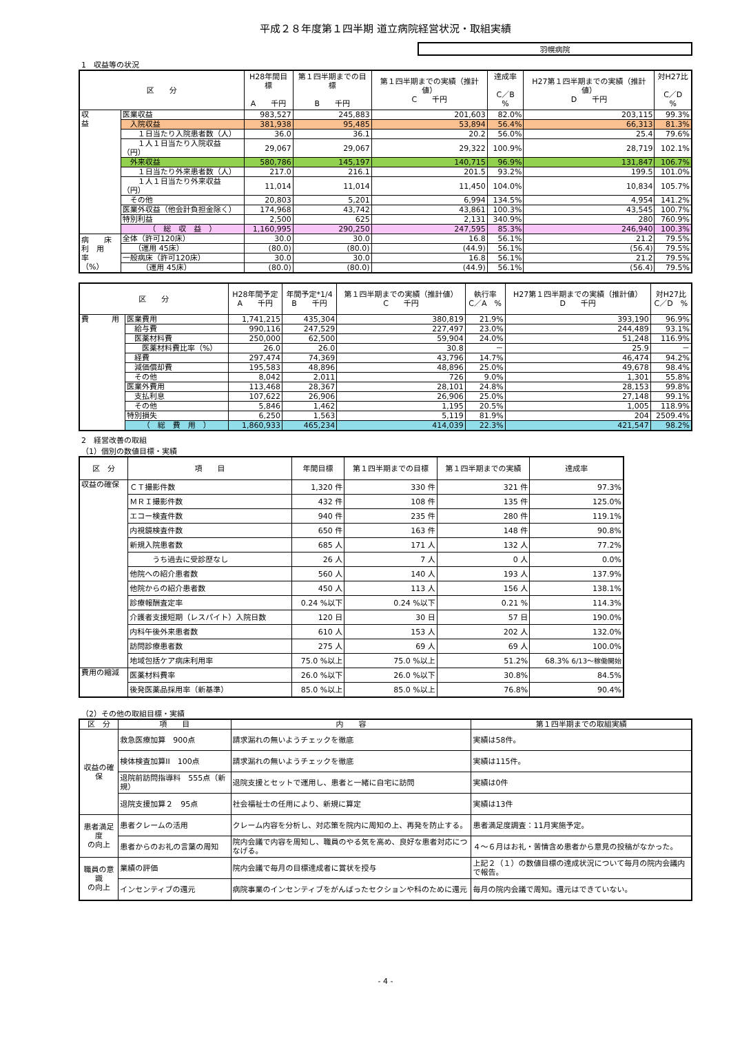平成２８年度第１四半期 道立病院経営状況・取組実績
羽幌病院
1　収益等の状況
| 区 分 | | H28年間目標 A 千円 | 第１四半期までの目標 B 千円 | 第１四半期までの実績（推計値） C 千円 | 達成率 C／B % | H27第１四半期までの実績（推計値） D 千円 | 対H27比 C／D % |
| --- | --- | --- | --- | --- | --- | --- | --- |
| 収 益 | 医業収益 | 983,527 | 245,883 | 201,603 | 82.0% | 203,115 | 99.3% |
| | 入院収益 | 381,938 | 95,485 | 53,894 | 56.4% | 66,313 | 81.3% |
| | １日当たり入院患者数（人） | 36.0 | 36.1 | 20.2 | 56.0% | 25.4 | 79.6% |
| | １人１日当たり入院収益（円） | 29,067 | 29,067 | 29,322 | 100.9% | 28,719 | 102.1% |
| | 外来収益 | 580,786 | 145,197 | 140,715 | 96.9% | 131,847 | 106.7% |
| | １日当たり外来患者数（人） | 217.0 | 216.1 | 201.5 | 93.2% | 199.5 | 101.0% |
| | １人１日当たり外来収益（円） | 11,014 | 11,014 | 11,450 | 104.0% | 10,834 | 105.7% |
| | その他 | 20,803 | 5,201 | 6,994 | 134.5% | 4,954 | 141.2% |
| | 医業外収益（他会計負担金除く） | 174,968 | 43,742 | 43,861 | 100.3% | 43,545 | 100.7% |
| | 特別利益 | 2,500 | 625 | 2,131 | 340.9% | 280 | 760.9% |
| | （ 総 収 益 ） | 1,160,995 | 290,250 | 247,595 | 85.3% | 246,940 | 100.3% |
| 病 床 利 用 率 （%） | 全体（許可120床） | 30.0 | 30.0 | 16.8 | 56.1% | 21.2 | 79.5% |
| | （運用 45床） | (80.0) | (80.0) | (44.9) | 56.1% | (56.4) | 79.5% |
| | 一般病床（許可120床） | 30.0 | 30.0 | 16.8 | 56.1% | 21.2 | 79.5% |
| | （運用 45床） | (80.0) | (80.0) | (44.9) | 56.1% | (56.4) | 79.5% |
| 区 分 | | H28年間予定 A 千円 | 年間予定*1/4 B 千円 | 第１四半期までの実績（推計値） C 千円 | 執行率 C／A % | H27第１四半期までの実績（推計値） D 千円 | 対H27比 C／D % |
| --- | --- | --- | --- | --- | --- | --- | --- |
| 費 用 | 医業費用 | 1,741,215 | 435,304 | 380,819 | 21.9% | 393,190 | 96.9% |
| | 給与費 | 990,116 | 247,529 | 227,497 | 23.0% | 244,489 | 93.1% |
| | 医薬材料費 | 250,000 | 62,500 | 59,904 | 24.0% | 51,248 | 116.9% |
| | 医薬材料費比率（%） | 26.0 | 26.0 | 30.8 | － | 25.9 | － |
| | 経費 | 297,474 | 74,369 | 43,796 | 14.7% | 46,474 | 94.2% |
| | 減価償却費 | 195,583 | 48,896 | 48,896 | 25.0% | 49,678 | 98.4% |
| | その他 | 8,042 | 2,011 | 726 | 9.0% | 1,301 | 55.8% |
| | 医業外費用 | 113,468 | 28,367 | 28,101 | 24.8% | 28,153 | 99.8% |
| | 支払利息 | 107,622 | 26,906 | 26,906 | 25.0% | 27,148 | 99.1% |
| | その他 | 5,846 | 1,462 | 1,195 | 20.5% | 1,005 | 118.9% |
| | 特別損失 | 6,250 | 1,563 | 5,119 | 81.9% | 204 | 2509.4% |
| | （ 総 費 用 ） | 1,860,933 | 465,234 | 414,039 | 22.3% | 421,547 | 98.2% |
2　経営改善の取組
（1）個別の数値目標・実績
| 区 分 | 項 目 | 年間目標 | 第１四半期までの目標 | 第１四半期までの実績 | 達成率 |
| --- | --- | --- | --- | --- | --- |
| 収益の確保 | ＣＴ撮影件数 | 1,320 件 | 330 件 | 321 件 | 97.3% |
| | ＭＲＩ撮影件数 | 432 件 | 108 件 | 135 件 | 125.0% |
| | エコー検査件数 | 940 件 | 235 件 | 280 件 | 119.1% |
| | 内視鏡検査件数 | 650 件 | 163 件 | 148 件 | 90.8% |
| | 新規入院患者数 | 685 人 | 171 人 | 132 人 | 77.2% |
| | うち過去に受診歴なし | 26 人 | 7 人 | 0 人 | 0.0% |
| | 他院への紹介患者数 | 560 人 | 140 人 | 193 人 | 137.9% |
| | 他院からの紹介患者数 | 450 人 | 113 人 | 156 人 | 138.1% |
| | 診療報酬査定率 | 0.24 %以下 | 0.24 %以下 | 0.21 % | 114.3% |
| | 介護者支援短期（レスパイト）入院日数 | 120 日 | 30 日 | 57 日 | 190.0% |
| | 内科午後外来患者数 | 610 人 | 153 人 | 202 人 | 132.0% |
| | 訪問診療患者数 | 275 人 | 69 人 | 69 人 | 100.0% |
| | 地域包括ケア病床利用率 | 75.0 %以上 | 75.0 %以上 | 51.2% | 68.3% 6/13～稼働開始 |
| 費用の縮減 | 医薬材料費率 | 26.0 %以下 | 26.0 %以下 | 30.8% | 84.5% |
| | 後発医薬品採用率（新基準） | 85.0 %以上 | 85.0 %以上 | 76.8% | 90.4% |
（2）その他の取組目標・実績
| 区 分 | 項 目 | 内 容 | 第１四半期までの取組実績 |
| --- | --- | --- | --- |
| 収益の確保 | 救急医療加算 900点 | 請求漏れの無いようチェックを徹底 | 実績は58件。 |
| | 検体検査加算II 100点 | 請求漏れの無いようチェックを徹底 | 実績は115件。 |
| | 退院前訪問指導料 555点（新規） | 退院支援とセットで運用し、患者と一緒に自宅に訪問 | 実績は0件 |
| | 退院支援加算２ 95点 | 社会福祉士の任用により、新規に算定 | 実績は13件 |
| 患者満足度 の向上 | 患者クレームの活用 | クレーム内容を分析し、対応策を院内に周知の上、再発を防止する。 | 患者満足度調査：11月実施予定。 |
| | 患者からのお礼の言葉の周知 | 院内会議で内容を周知し、職員のやる気を高め、良好な患者対応につなげる。 | ４～６月はお礼・苦情含め患者から意見の投稿がなかった。 |
| 職員の意識 の向上 | 業績の評価 | 院内会議で毎月の目標達成者に賞状を授与 | 上記２（１）の数値目標の達成状況について毎月の院内会議内で報告。 |
| | インセンティブの還元 | 病院事業のインセンティブをがんばったセクションや科のために還元 | 毎月の院内会議で周知。還元はできていない。 |
- 4 -